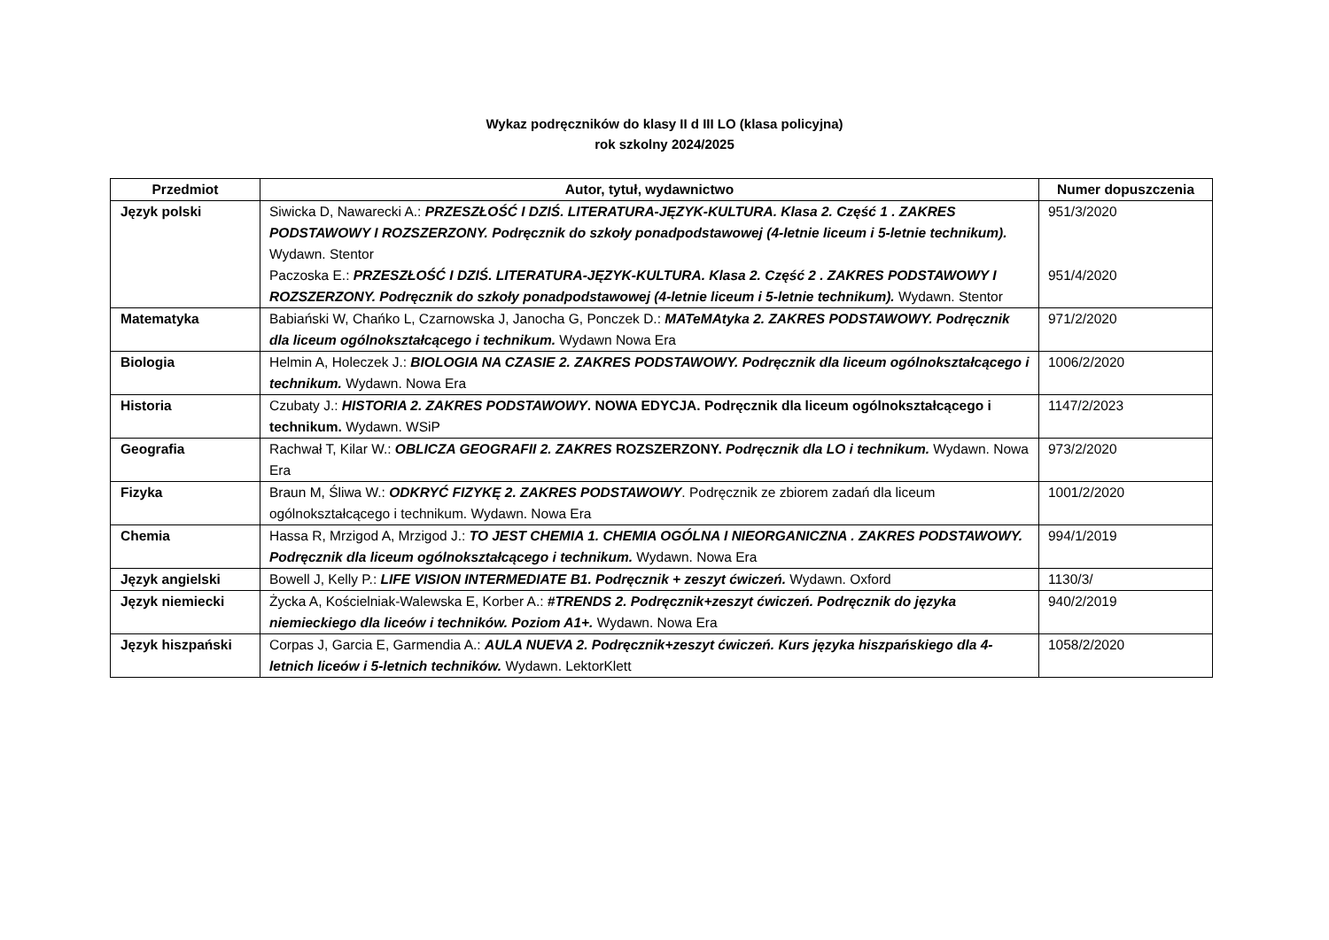Wykaz podręczników do klasy II d III LO (klasa policyjna)
rok szkolny 2024/2025
| Przedmiot | Autor, tytuł, wydawnictwo | Numer dopuszczenia |
| --- | --- | --- |
| Język polski | Siwicka D, Nawarecki A.: PRZESZŁOŚĆ I DZIŚ. LITERATURA-JĘZYK-KULTURA. Klasa 2. Część 1 . ZAKRES PODSTAWOWY I ROZSZERZONY. Podręcznik do szkoły ponadpodstawowej (4-letnie liceum i 5-letnie technikum). Wydawn. Stentor Paczoska E.: PRZESZŁOŚĆ I DZIŚ. LITERATURA-JĘZYK-KULTURA. Klasa 2. Część 2 . ZAKRES PODSTAWOWY I ROZSZERZONY. Podręcznik do szkoły ponadpodstawowej (4-letnie liceum i 5-letnie technikum). Wydawn. Stentor | 951/3/2020 951/4/2020 |
| Matematyka | Babiański W, Chańko L, Czarnowska J, Janocha G, Ponczek D.: MATeMAtyka 2. ZAKRES PODSTAWOWY. Podręcznik dla liceum ogólnokształcącego i technikum. Wydawn Nowa Era | 971/2/2020 |
| Biologia | Helmin A, Holeczek J.: BIOLOGIA NA CZASIE 2. ZAKRES PODSTAWOWY. Podręcznik dla liceum ogólnokształcącego i technikum. Wydawn. Nowa Era | 1006/2/2020 |
| Historia | Czubaty J.: HISTORIA 2. ZAKRES PODSTAWOWY . NOWA EDYCJA. Podręcznik dla liceum ogólnokształcącego i technikum. Wydawn. WSiP | 1147/2/2023 |
| Geografia | Rachwał T, Kilar W.: OBLICZA GEOGRAFII 2. ZAKRES ROZSZERZONY. Podręcznik dla LO i technikum. Wydawn. Nowa Era | 973/2/2020 |
| Fizyka | Braun M, Śliwa W.: ODKRYĆ FIZYKĘ 2. ZAKRES PODSTAWOWY . Podręcznik ze zbiorem zadań dla liceum ogólnokształcącego i technikum. Wydawn. Nowa Era | 1001/2/2020 |
| Chemia | Hassa R, Mrzigod A, Mrzigod J.: TO JEST CHEMIA 1. CHEMIA OGÓLNA I NIEORGANICZNA . ZAKRES PODSTAWOWY. Podręcznik dla liceum ogólnokształcącego i technikum. Wydawn. Nowa Era | 994/1/2019 |
| Język angielski | Bowell J, Kelly P.: LIFE VISION INTERMEDIATE B1. Podręcznik + zeszyt ćwiczeń. Wydawn. Oxford | 1130/3/ |
| Język niemiecki | Życka A, Kościelniak-Walewska E, Korber A.: #TRENDS 2. Podręcznik+zeszyt ćwiczeń. Podręcznik do języka niemieckiego dla liceów i techników. Poziom A1+. Wydawn. Nowa Era | 940/2/2019 |
| Język hiszpański | Corpas J, Garcia E, Garmendia A.: AULA NUEVA 2. Podręcznik+zeszyt ćwiczeń. Kurs języka hiszpańskiego dla 4-letnich liceów i 5-letnich techników. Wydawn. LektorKlett | 1058/2/2020 |